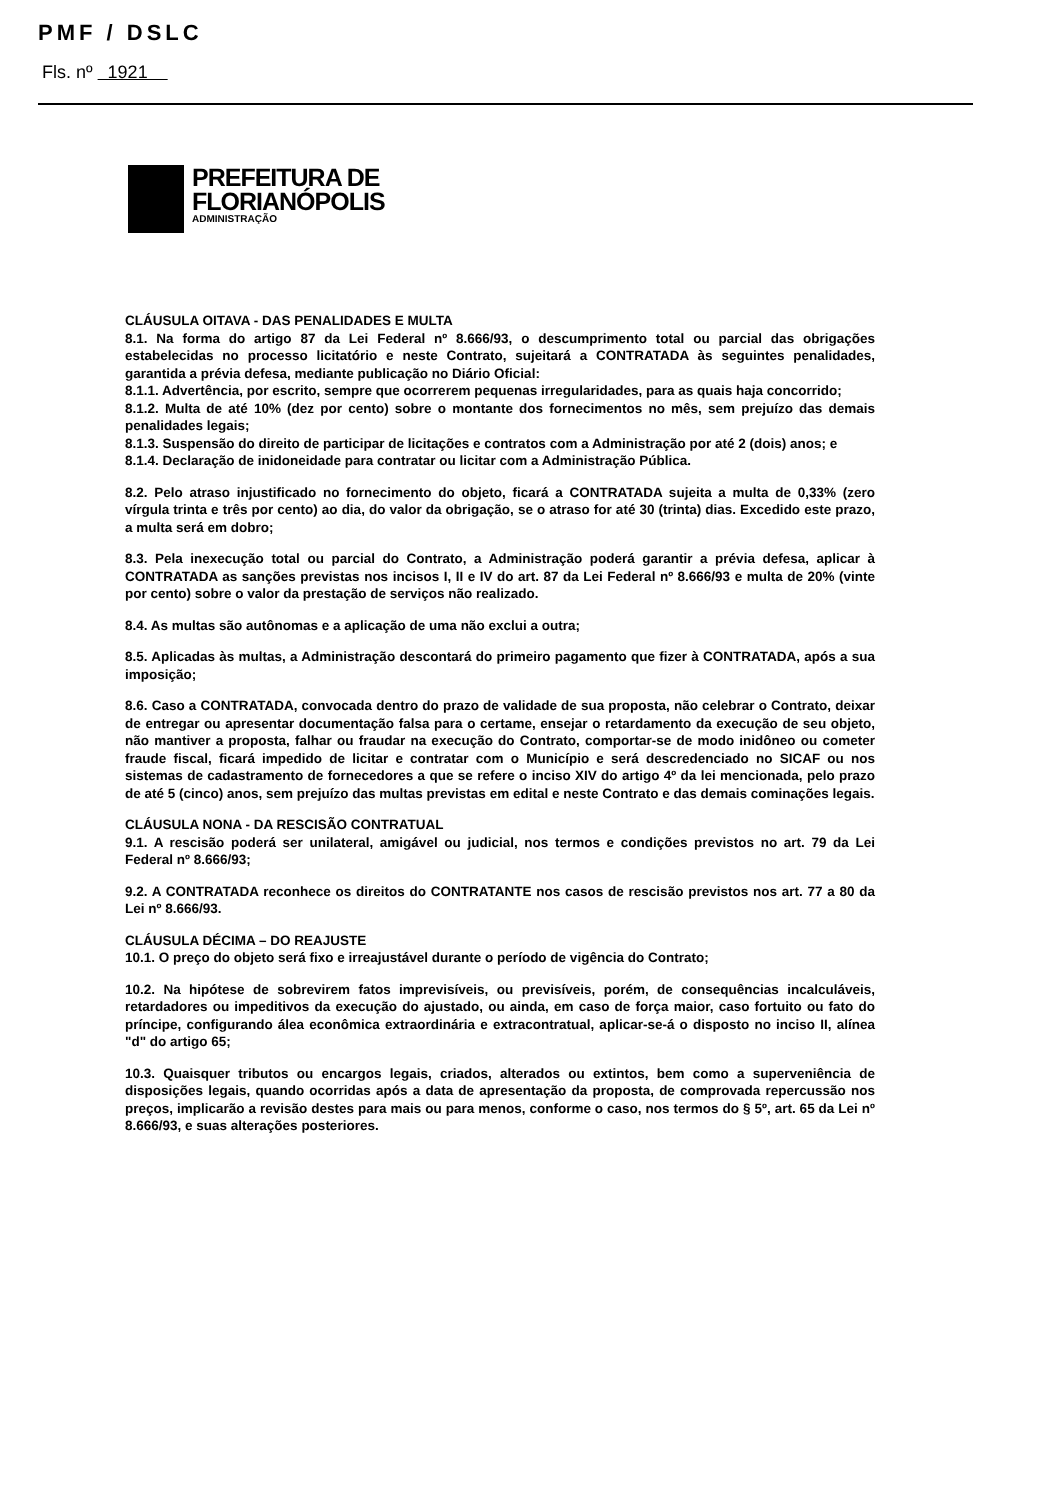PMF / DSLC
Fls. nº 1921
PREFEITURA DE
FLORIANÓPOLIS
ADMINISTRAÇÃO
CLÁUSULA OITAVA - DAS PENALIDADES E MULTA
8.1. Na forma do artigo 87 da Lei Federal nº 8.666/93, o descumprimento total ou parcial das obrigações estabelecidas no processo licitatório e neste Contrato, sujeitará a CONTRATADA às seguintes penalidades, garantida a prévia defesa, mediante publicação no Diário Oficial:
8.1.1. Advertência, por escrito, sempre que ocorrerem pequenas irregularidades, para as quais haja concorrido;
8.1.2. Multa de até 10% (dez por cento) sobre o montante dos fornecimentos no mês, sem prejuízo das demais penalidades legais;
8.1.3. Suspensão do direito de participar de licitações e contratos com a Administração por até 2 (dois) anos; e
8.1.4. Declaração de inidoneidade para contratar ou licitar com a Administração Pública.
8.2. Pelo atraso injustificado no fornecimento do objeto, ficará a CONTRATADA sujeita a multa de 0,33% (zero vírgula trinta e três por cento) ao dia, do valor da obrigação, se o atraso for até 30 (trinta) dias. Excedido este prazo, a multa será em dobro;
8.3. Pela inexecução total ou parcial do Contrato, a Administração poderá garantir a prévia defesa, aplicar à CONTRATADA as sanções previstas nos incisos I, II e IV do art. 87 da Lei Federal nº 8.666/93 e multa de 20% (vinte por cento) sobre o valor da prestação de serviços não realizado.
8.4. As multas são autônomas e a aplicação de uma não exclui a outra;
8.5. Aplicadas às multas, a Administração descontará do primeiro pagamento que fizer à CONTRATADA, após a sua imposição;
8.6. Caso a CONTRATADA, convocada dentro do prazo de validade de sua proposta, não celebrar o Contrato, deixar de entregar ou apresentar documentação falsa para o certame, ensejar o retardamento da execução de seu objeto, não mantiver a proposta, falhar ou fraudar na execução do Contrato, comportar-se de modo inidôneo ou cometer fraude fiscal, ficará impedido de licitar e contratar com o Município e será descredenciado no SICAF ou nos sistemas de cadastramento de fornecedores a que se refere o inciso XIV do artigo 4º da lei mencionada, pelo prazo de até 5 (cinco) anos, sem prejuízo das multas previstas em edital e neste Contrato e das demais cominações legais.
CLÁUSULA NONA - DA RESCISÃO CONTRATUAL
9.1. A rescisão poderá ser unilateral, amigável ou judicial, nos termos e condições previstos no art. 79 da Lei Federal nº 8.666/93;
9.2. A CONTRATADA reconhece os direitos do CONTRATANTE nos casos de rescisão previstos nos art. 77 a 80 da Lei nº 8.666/93.
CLÁUSULA DÉCIMA – DO REAJUSTE
10.1. O preço do objeto será fixo e irreajustável durante o período de vigência do Contrato;
10.2. Na hipótese de sobrevirem fatos imprevisíveis, ou previsíveis, porém, de consequências incalculáveis, retardadores ou impeditivos da execução do ajustado, ou ainda, em caso de força maior, caso fortuito ou fato do príncipe, configurando álea econômica extraordinária e extracontratual, aplicar-se-á o disposto no inciso II, alínea "d" do artigo 65;
10.3. Quaisquer tributos ou encargos legais, criados, alterados ou extintos, bem como a superveniência de disposições legais, quando ocorridas após a data de apresentação da proposta, de comprovada repercussão nos preços, implicarão a revisão destes para mais ou para menos, conforme o caso, nos termos do § 5º, art. 65 da Lei nº 8.666/93, e suas alterações posteriores.